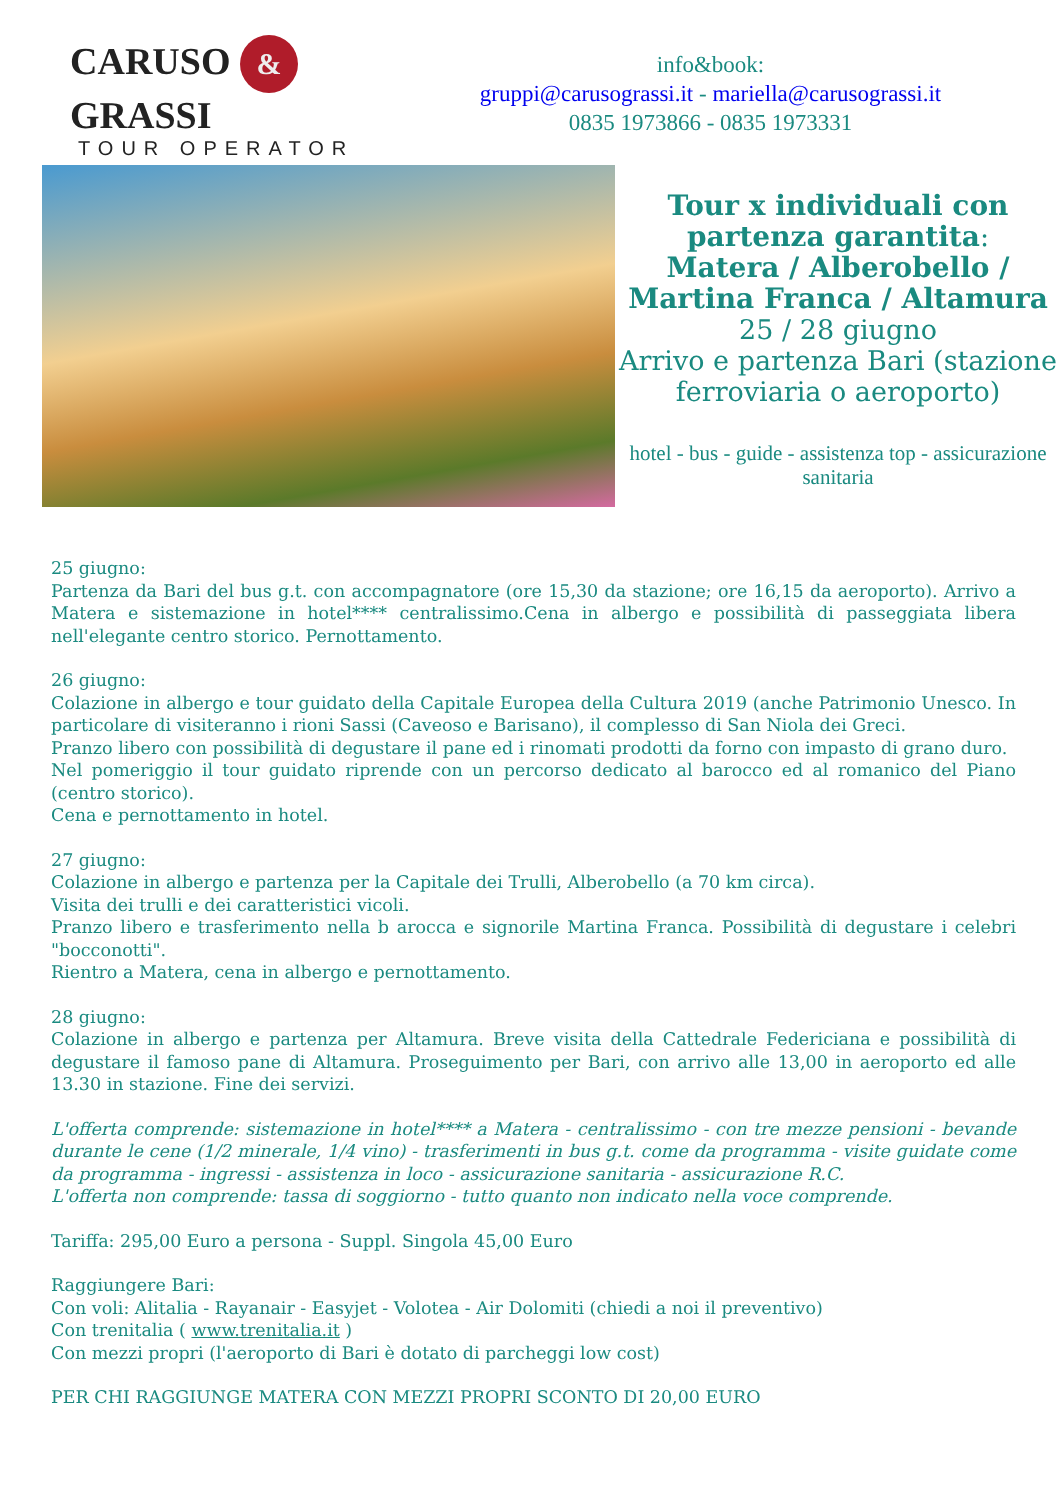CARUSO & GRASSI
TOUR OPERATOR
info&book:
gruppi@carusograssi.it - mariella@carusograssi.it
0835 1973866 - 0835 1973331
Tour x individuali con partenza garantita:
Matera / Alberobello / Martina Franca / Altamura
25 / 28 giugno
Arrivo e partenza Bari (stazione ferroviaria o aeroporto)
hotel - bus - guide - assistenza top - assicurazione sanitaria
25 giugno:
Partenza da Bari del bus g.t. con accompagnatore (ore 15,30 da stazione; ore 16,15 da aeroporto). Arrivo a Matera e sistemazione in hotel**** centralissimo.Cena in albergo e possibilità di passeggiata libera nell'elegante centro storico. Pernottamento.
26 giugno:
Colazione in albergo e tour guidato della Capitale Europea della Cultura 2019 (anche Patrimonio Unesco. In particolare di visiteranno i rioni Sassi (Caveoso e Barisano), il complesso di San Niola dei Greci.
Pranzo libero con possibilità di degustare il pane ed i rinomati prodotti da forno con impasto di grano duro.
Nel pomeriggio il tour guidato riprende con un percorso dedicato al barocco ed al romanico del Piano (centro storico).
Cena e pernottamento in hotel.
27 giugno:
Colazione in albergo e partenza per la Capitale dei Trulli, Alberobello (a 70 km circa).
Visita dei trulli e dei caratteristici vicoli.
Pranzo libero e trasferimento nella b arocca e signorile Martina Franca. Possibilità di degustare i celebri "bocconotti".
Rientro a Matera, cena in albergo e pernottamento.
28 giugno:
Colazione in albergo e partenza per Altamura. Breve visita della Cattedrale Federiciana e possibilità di degustare il famoso pane di Altamura. Proseguimento per Bari, con arrivo alle 13,00 in aeroporto ed alle 13.30 in stazione. Fine dei servizi.
L'offerta comprende: sistemazione in hotel**** a Matera - centralissimo - con tre mezze pensioni - bevande durante le cene (1/2 minerale, 1/4 vino) - trasferimenti in bus g.t. come da programma - visite guidate come da programma - ingressi - assistenza in loco - assicurazione sanitaria - assicurazione R.C.
L'offerta non comprende: tassa di soggiorno - tutto quanto non indicato nella voce comprende.
Tariffa: 295,00 Euro a persona - Suppl. Singola 45,00 Euro
Raggiungere Bari:
Con voli: Alitalia - Rayanair - Easyjet - Volotea - Air Dolomiti (chiedi a noi il preventivo)
Con trenitalia ( www.trenitalia.it )
Con mezzi propri (l'aeroporto di Bari è dotato di parcheggi low cost)
PER CHI RAGGIUNGE MATERA CON MEZZI PROPRI SCONTO DI 20,00 EURO